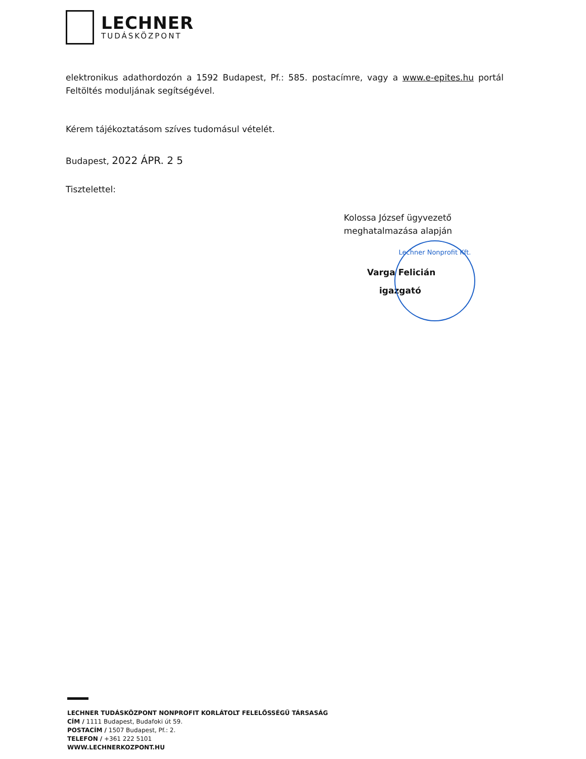LECHNER
TUDÁSKÖZPONT
elektronikus adathordozón a 1592 Budapest, Pf.: 585. postacímre, vagy a www.e-epites.hu portál Feltöltés moduljának segítségével.
Kérem tájékoztatásom szíves tudomásul vételét.
Budapest, 2022 ÁPR. 2 5
Tisztelettel:
Kolossa József ügyvezető
meghatalmazása alapján
Varga Felicián
igazgató
Lechner Nonprofit Kft.
LECHNER TUDÁSKÖZPONT NONPROFIT KORLÁTOLT FELELŐSSÉGŰ TÁRSASÁG
CÍM / 1111 Budapest, Budafoki út 59.
POSTACÍM / 1507 Budapest, Pf.: 2.
TELEFON / +361 222 5101
WWW.LECHNERKOZPONT.HU